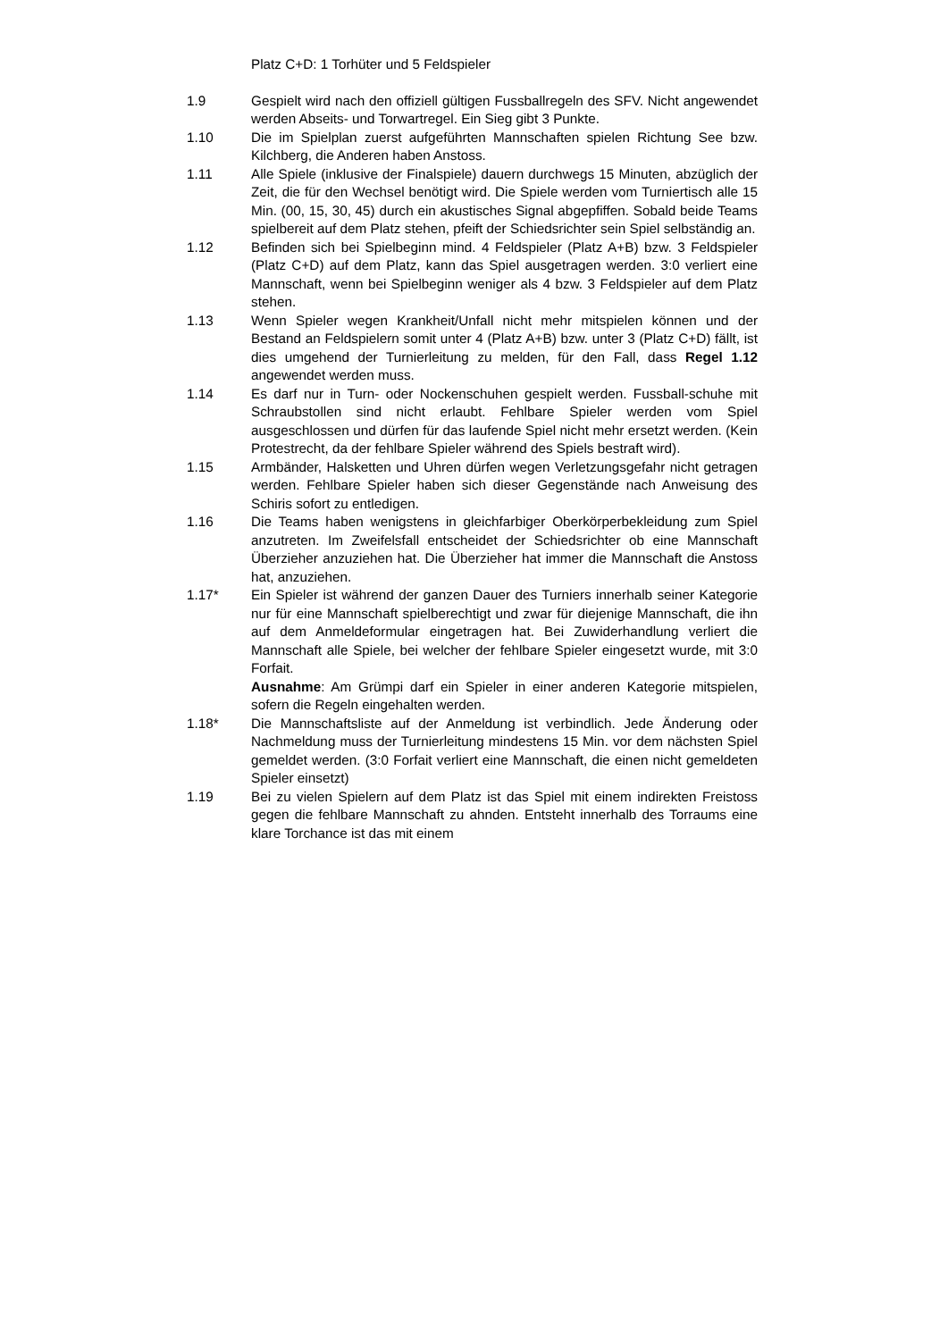Platz C+D: 1 Torhüter und 5 Feldspieler
1.9 Gespielt wird nach den offiziell gültigen Fussballregeln des SFV. Nicht angewendet werden Abseits- und Torwartregel. Ein Sieg gibt 3 Punkte.
1.10 Die im Spielplan zuerst aufgeführten Mannschaften spielen Richtung See bzw. Kilchberg, die Anderen haben Anstoss.
1.11 Alle Spiele (inklusive der Finalspiele) dauern durchwegs 15 Minuten, abzüglich der Zeit, die für den Wechsel benötigt wird. Die Spiele werden vom Turniertisch alle 15 Min. (00, 15, 30, 45) durch ein akustisches Signal abgepfiffen. Sobald beide Teams spielbereit auf dem Platz stehen, pfeift der Schiedsrichter sein Spiel selbständig an.
1.12 Befinden sich bei Spielbeginn mind. 4 Feldspieler (Platz A+B) bzw. 3 Feldspieler (Platz C+D) auf dem Platz, kann das Spiel ausgetragen werden. 3:0 verliert eine Mannschaft, wenn bei Spielbeginn weniger als 4 bzw. 3 Feldspieler auf dem Platz stehen.
1.13 Wenn Spieler wegen Krankheit/Unfall nicht mehr mitspielen können und der Bestand an Feldspielern somit unter 4 (Platz A+B) bzw. unter 3 (Platz C+D) fällt, ist dies umgehend der Turnierleitung zu melden, für den Fall, dass Regel 1.12 angewendet werden muss.
1.14 Es darf nur in Turn- oder Nockenschuhen gespielt werden. Fussball-schuhe mit Schraubstollen sind nicht erlaubt. Fehlbare Spieler werden vom Spiel ausgeschlossen und dürfen für das laufende Spiel nicht mehr ersetzt werden. (Kein Protestrecht, da der fehlbare Spieler während des Spiels bestraft wird).
1.15 Armbänder, Halsketten und Uhren dürfen wegen Verletzungsgefahr nicht getragen werden. Fehlbare Spieler haben sich dieser Gegenstände nach Anweisung des Schiris sofort zu entledigen.
1.16 Die Teams haben wenigstens in gleichfarbiger Oberkörperbekleidung zum Spiel anzutreten. Im Zweifelsfall entscheidet der Schiedsrichter ob eine Mannschaft Überzieher anzuziehen hat. Die Überzieher hat immer die Mannschaft die Anstoss hat, anzuziehen.
1.17* Ein Spieler ist während der ganzen Dauer des Turniers innerhalb seiner Kategorie nur für eine Mannschaft spielberechtigt und zwar für diejenige Mannschaft, die ihn auf dem Anmeldeformular eingetragen hat. Bei Zuwiderhandlung verliert die Mannschaft alle Spiele, bei welcher der fehlbare Spieler eingesetzt wurde, mit 3:0 Forfait.
Ausnahme: Am Grümpi darf ein Spieler in einer anderen Kategorie mitspielen, sofern die Regeln eingehalten werden.
1.18* Die Mannschaftsliste auf der Anmeldung ist verbindlich. Jede Änderung oder Nachmeldung muss der Turnierleitung mindestens 15 Min. vor dem nächsten Spiel gemeldet werden. (3:0 Forfait verliert eine Mannschaft, die einen nicht gemeldeten Spieler einsetzt)
1.19 Bei zu vielen Spielern auf dem Platz ist das Spiel mit einem indirekten Freistoss gegen die fehlbare Mannschaft zu ahnden. Entsteht innerhalb des Torraums eine klare Torchance ist das mit einem